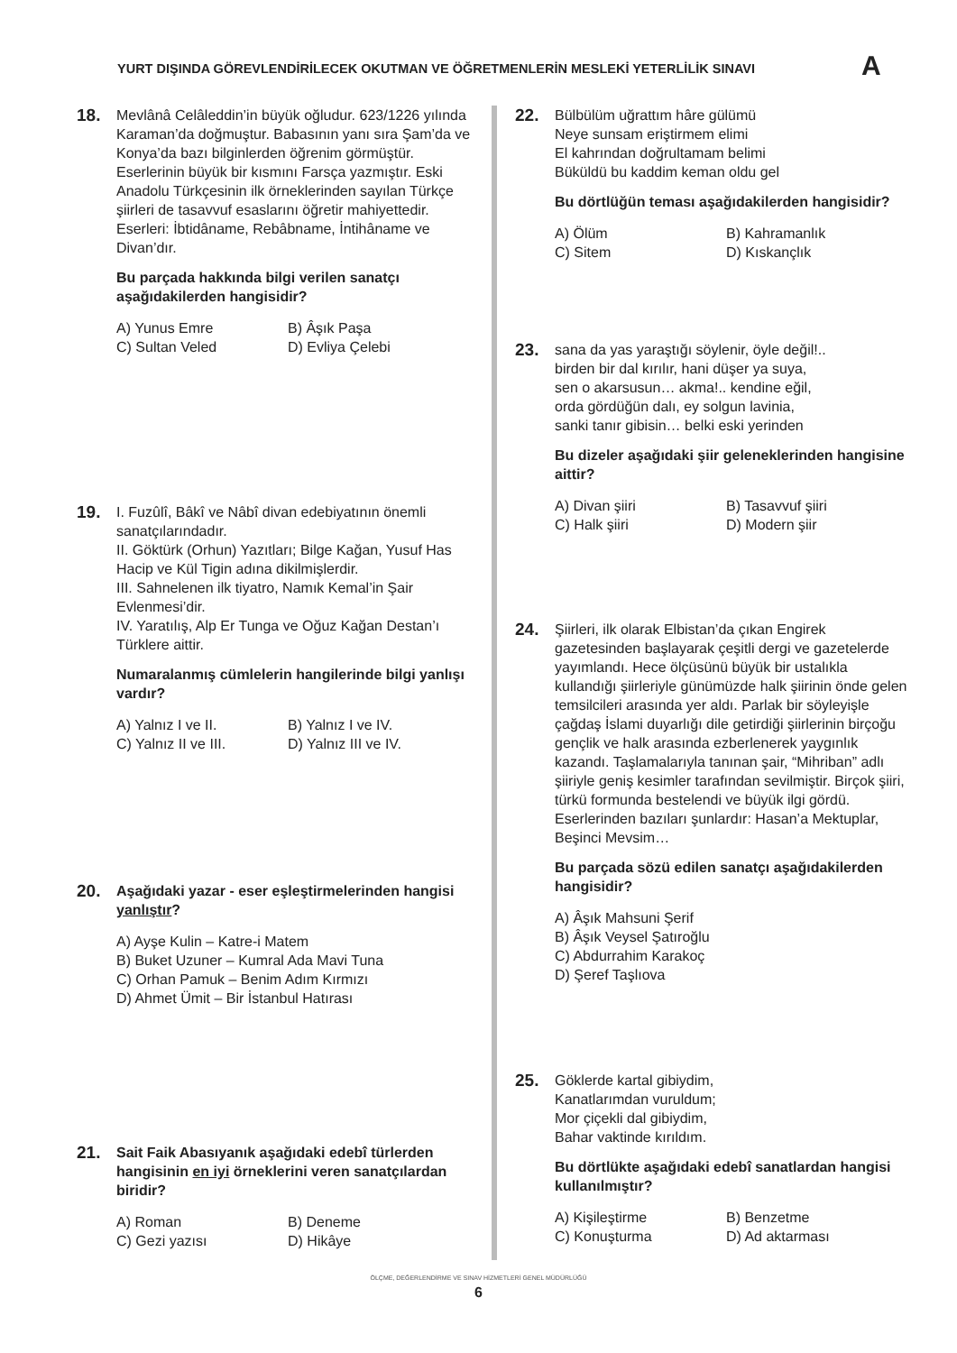YURT DIŞINDA GÖREVLENDİRİLECEK OKUTMAN VE ÖĞRETMENLERİN MESLEKİ YETERLİLİK SINAVI A
18.
Mevlânâ Celâleddin’in büyük oğludur. 623/1226 yılında Karaman’da doğmuştur. Babasının yanı sıra Şam’da ve Konya’da bazı bilginlerden öğrenim görmüştür. Eserlerinin büyük bir kısmını Farsça yazmıştır. Eski Anadolu Türkçesinin ilk örneklerinden sayılan Türkçe şiirleri de tasavvuf esaslarını öğretir mahiyettedir. Eserleri: İbtidâname, Rebâbname, İntihâname ve Divan’dır.
Bu parçada hakkında bilgi verilen sanatçı aşağıdakilerden hangisidir?
A) Yunus Emre B) Âşık Paşa C) Sultan Veled D) Evliya Çelebi
19.
I. Fuzûlî, Bâkî ve Nâbî divan edebiyatının önemli sanatçılarındadır.
II. Göktürk (Orhun) Yazıtları; Bilge Kağan, Yusuf Has Hacip ve Kül Tigin adına dikilmişlerdir.
III. Sahnelenen ilk tiyatro, Namık Kemal’in Şair Evlenmesi’dir.
IV. Yaratılış, Alp Er Tunga ve Oğuz Kağan Destan’ı Türklere aittir.
Numaralanmış cümlelerin hangilerinde bilgi yanlışı vardır?
A) Yalnız I ve II. B) Yalnız I ve IV. C) Yalnız II ve III. D) Yalnız III ve IV.
20.
Aşağıdaki yazar - eser eşleştirmelerinden hangisi yanlıştır?
A) Ayşe Kulin – Katre-i Matem
B) Buket Uzuner – Kumral Ada Mavi Tuna
C) Orhan Pamuk – Benim Adım Kırmızı
D) Ahmet Ümit – Bir İstanbul Hatırası
21.
Sait Faik Abasıyanık aşağıdaki edebî türlerden hangisinin en iyi örneklerini veren sanatçılardan biridir?
A) Roman B) Deneme C) Gezi yazısı D) Hikâye
22.
Bülbülüm uğrattım hâre gülümü
Neye sunsam eriştirmem elimi
El kahrından doğrultamam belimi
Büküldü bu kaddim keman oldu gel
Bu dörtlüğün teması aşağıdakilerden hangisidir?
A) Ölüm B) Kahramanlık C) Sitem D) Kıskançlık
23.
sana da yas yaraştığı söylenir, öyle değil!..
birden bir dal kırılır, hani düşer ya suya,
sen o akarsusun… akma!.. kendine eğil,
orda gördüğün dalı, ey solgun lavinia,
sanki tanır gibisin… belki eski yerinden
Bu dizeler aşağıdaki şiir geleneklerinden hangisine aittir?
A) Divan şiiri B) Tasavvuf şiiri C) Halk şiiri D) Modern şiir
24.
Şiirleri, ilk olarak Elbistan’da çıkan Engirek gazetesinden başlayarak çeşitli dergi ve gazetelerde yayımlandı. Hece ölçüsünü büyük bir ustalıkla kullandığı şiirleriyle günümüzde halk şiirinin önde gelen temsilcileri arasında yer aldı. Parlak bir söyleyişle çağdaş İslami duyarlığı dile getirdiği şiirlerinin birçoğu gençlik ve halk arasında ezberlenerek yaygınlık kazandı. Taşlamalarıyla tanınan şair, “Mihriban” adlı şiiriyle geniş kesimler tarafından sevilmiştir. Birçok şiiri, türkü formunda bestelendi ve büyük ilgi gördü. Eserlerinden bazıları şunlardır: Hasan’a Mektuplar, Beşinci Mevsim…
Bu parçada sözü edilen sanatçı aşağıdakilerden hangisidir?
A) Âşık Mahsuni Şerif
B) Âşık Veysel Şatıroğlu
C) Abdurrahim Karakoç
D) Şeref Taşlıova
25.
Göklerde kartal gibiydim,
Kanatlarımdan vuruldum;
Mor çiçekli dal gibiydim,
Bahar vaktinde kırıldım.
Bu dörtlükte aşağıdaki edebî sanatlardan hangisi kullanılmıştır?
A) Kişileştirme B) Benzetme C) Konuşturma D) Ad aktarması
ÖLÇME, DEĞERLENDİRME VE SINAV HİZMETLERİ GENEL MÜDÜRLÜĞÜ
6